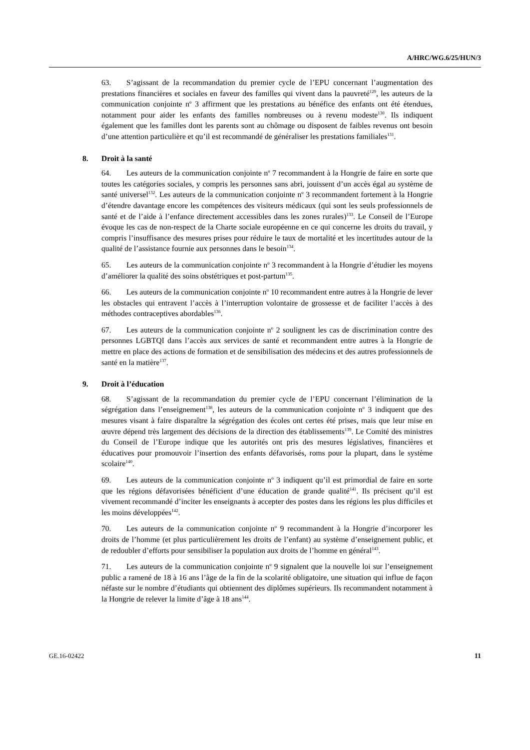A/HRC/WG.6/25/HUN/3
63. S’agissant de la recommandation du premier cycle de l’EPU concernant l’augmentation des prestations financières et sociales en faveur des familles qui vivent dans la pauvreté<sup>129</sup>, les auteurs de la communication conjointe n<sup>o</sup> 3 affirment que les prestations au bénéfice des enfants ont été étendues, notamment pour aider les enfants des familles nombreuses ou à revenu modeste<sup>130</sup>. Ils indiquent également que les familles dont les parents sont au chômage ou disposent de faibles revenus ont besoin d’une attention particulière et qu’il est recommandé de généraliser les prestations familiales<sup>131</sup>.
8. Droit à la santé
64. Les auteurs de la communication conjointe n<sup>o</sup> 7 recommandent à la Hongrie de faire en sorte que toutes les catégories sociales, y compris les personnes sans abri, jouissent d’un accès égal au système de santé universel<sup>132</sup>. Les auteurs de la communication conjointe n<sup>o</sup> 3 recommandent fortement à la Hongrie d’étendre davantage encore les compétences des visiteurs médicaux (qui sont les seuls professionnels de santé et de l’aide à l’enfance directement accessibles dans les zones rurales)<sup>133</sup>. Le Conseil de l’Europe évoque les cas de non-respect de la Charte sociale européenne en ce qui concerne les droits du travail, y compris l’insuffisance des mesures prises pour réduire le taux de mortalité et les incertitudes autour de la qualité de l’assistance fournie aux personnes dans le besoin<sup>134</sup>.
65. Les auteurs de la communication conjointe n<sup>o</sup> 3 recommandent à la Hongrie d’étudier les moyens d’améliorer la qualité des soins obstétriques et post-partum<sup>135</sup>.
66. Les auteurs de la communication conjointe n<sup>o</sup> 10 recommandent entre autres à la Hongrie de lever les obstacles qui entravent l’accès à l’interruption volontaire de grossesse et de faciliter l’accès à des méthodes contraceptives abordables<sup>136</sup>.
67. Les auteurs de la communication conjointe n<sup>o</sup> 2 soulignent les cas de discrimination contre des personnes LGBTQI dans l’accès aux services de santé et recommandent entre autres à la Hongrie de mettre en place des actions de formation et de sensibilisation des médecins et des autres professionnels de santé en la matière<sup>137</sup>.
9. Droit à l’éducation
68. S’agissant de la recommandation du premier cycle de l’EPU concernant l’élimination de la ségrégation dans l’enseignement<sup>138</sup>, les auteurs de la communication conjointe n<sup>o</sup> 3 indiquent que des mesures visant à faire disparaître la ségrégation des écoles ont certes été prises, mais que leur mise en œuvre dépend très largement des décisions de la direction des établissements<sup>139</sup>. Le Comité des ministres du Conseil de l’Europe indique que les autorités ont pris des mesures législatives, financières et éducatives pour promouvoir l’insertion des enfants défavorisés, roms pour la plupart, dans le système scolaire<sup>140</sup>.
69. Les auteurs de la communication conjointe n<sup>o</sup> 3 indiquent qu’il est primordial de faire en sorte que les régions défavorisées bénéficient d’une éducation de grande qualité<sup>141</sup>. Ils précisent qu’il est vivement recommandé d’inciter les enseignants à accepter des postes dans les régions les plus difficiles et les moins développées<sup>142</sup>.
70. Les auteurs de la communication conjointe n<sup>o</sup> 9 recommandent à la Hongrie d’incorporer les droits de l’homme (et plus particulièrement les droits de l’enfant) au système d’enseignement public, et de redoubler d’efforts pour sensibiliser la population aux droits de l’homme en général<sup>143</sup>.
71. Les auteurs de la communication conjointe n<sup>o</sup> 9 signalent que la nouvelle loi sur l’enseignement public a ramené de 18 à 16 ans l’âge de la fin de la scolarité obligatoire, une situation qui influe de façon néfaste sur le nombre d’étudiants qui obtiennent des diplômes supérieurs. Ils recommandent notamment à la Hongrie de relever la limite d’âge à 18 ans<sup>144</sup>.
GE.16-02422 11